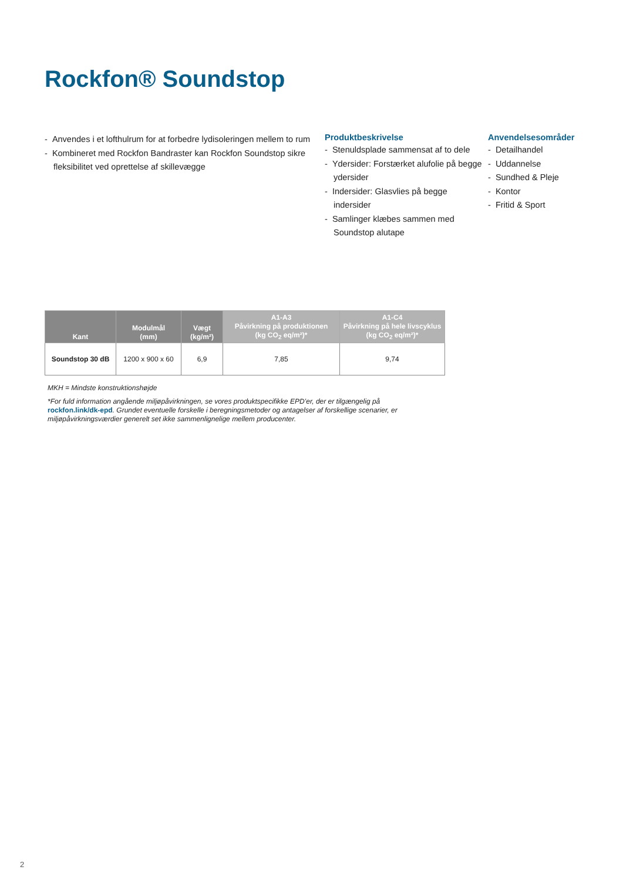Rockfon® Soundstop
- Anvendes i et lofthulrum for at forbedre lydisoleringen mellem to rum
- Kombineret med Rockfon Bandraster kan Rockfon Soundstop sikre fleksibilitet ved oprettelse af skillevægge
Produktbeskrivelse
- Stenuldsplade sammensat af to dele
- Ydersider: Forstærket alufolie på begge ydersider
- Indersider: Glasvlies på begge indersider
- Samlinger klæbes sammen med Soundstop alutape
Anvendelsesområder
- Detailhandel
- Uddannelse
- Sundhed & Pleje
- Kontor
- Fritid & Sport
| Kant | Modulmål (mm) | Vægt (kg/m²) | A1-A3 Påvirkning på produktionen (kg CO<sub>2</sub> eq/m²)* | A1-C4 Påvirkning på hele livscyklus (kg CO<sub>2</sub> eq/m²)* |
| --- | --- | --- | --- | --- |
| Soundstop 30 dB | 1200 x 900 x 60 | 6,9 | 7,85 | 9,74 |
MKH = Mindste konstruktionshøjde
*For fuld information angående miljøpåvirkningen, se vores produktspecifikke EPD’er, der er tilgængelig på rockfon.link/dk-epd. Grundet eventuelle forskelle i beregningsmetoder og antagelser af forskellige scenarier, er miljøpåvirkningsværdier generelt set ikke sammenlignelige mellem producenter.
2